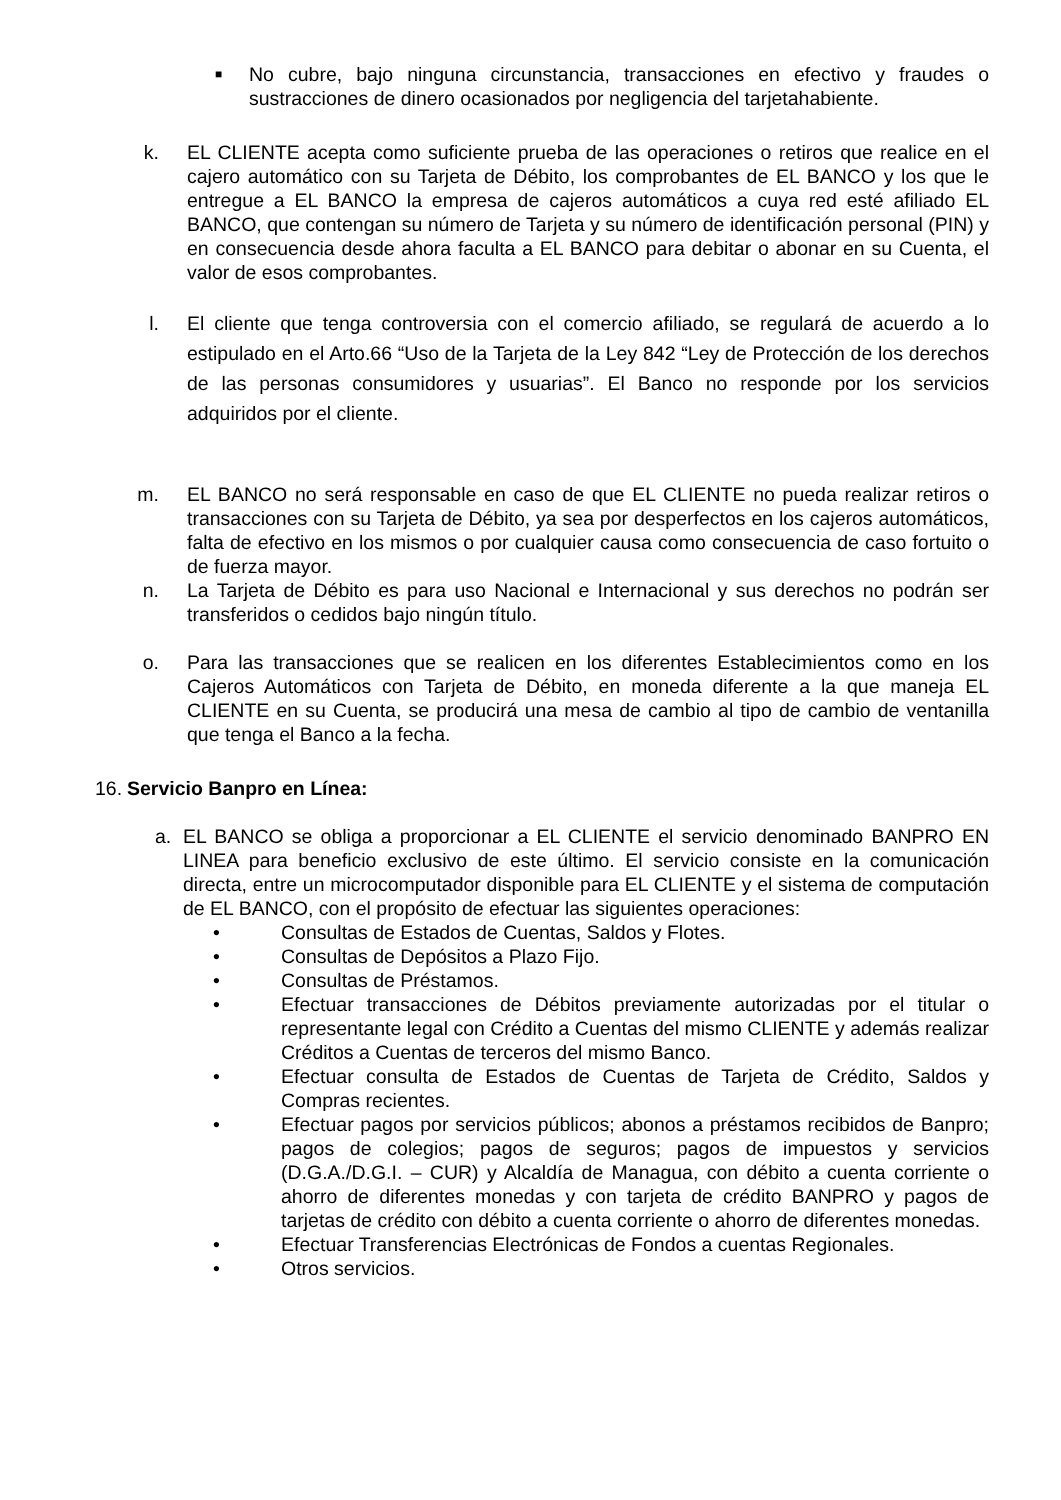■
No cubre, bajo ninguna circunstancia, transacciones en efectivo y fraudes o sustracciones de dinero ocasionados por negligencia del tarjetahabiente.
k. EL CLIENTE acepta como suficiente prueba de las operaciones o retiros que realice en el cajero automático con su Tarjeta de Débito, los comprobantes de EL BANCO y los que le entregue a EL BANCO la empresa de cajeros automáticos a cuya red esté afiliado EL BANCO, que contengan su número de Tarjeta y su número de identificación personal (PIN) y en consecuencia desde ahora faculta a EL BANCO para debitar o abonar en su Cuenta, el valor de esos comprobantes.
l. El cliente que tenga controversia con el comercio afiliado, se regulará de acuerdo a lo estipulado en el Arto.66 “Uso de la Tarjeta de la Ley 842 “Ley de Protección de los derechos de las personas consumidores y usuarias”. El Banco no responde por los servicios adquiridos por el cliente.
m. EL BANCO no será responsable en caso de que EL CLIENTE no pueda realizar retiros o transacciones con su Tarjeta de Débito, ya sea por desperfectos en los cajeros automáticos, falta de efectivo en los mismos o por cualquier causa como consecuencia de caso fortuito o de fuerza mayor.
n. La Tarjeta de Débito es para uso Nacional e Internacional y sus derechos no podrán ser transferidos o cedidos bajo ningún título.
o. Para las transacciones que se realicen en los diferentes Establecimientos como en los Cajeros Automáticos con Tarjeta de Débito, en moneda diferente a la que maneja EL CLIENTE en su Cuenta, se producirá una mesa de cambio al tipo de cambio de ventanilla que tenga el Banco a la fecha.
16. Servicio Banpro en Línea:
a. EL BANCO se obliga a proporcionar a EL CLIENTE el servicio denominado BANPRO EN LINEA para beneficio exclusivo de este último. El servicio consiste en la comunicación directa, entre un microcomputador disponible para EL CLIENTE y el sistema de computación de EL BANCO, con el propósito de efectuar las siguientes operaciones:
• Consultas de Estados de Cuentas, Saldos y Flotes.
• Consultas de Depósitos a Plazo Fijo.
• Consultas de Préstamos.
• Efectuar transacciones de Débitos previamente autorizadas por el titular o representante legal con Crédito a Cuentas del mismo CLIENTE y además realizar Créditos a Cuentas de terceros del mismo Banco.
• Efectuar consulta de Estados de Cuentas de Tarjeta de Crédito, Saldos y Compras recientes.
• Efectuar pagos por servicios públicos; abonos a préstamos recibidos de Banpro; pagos de colegios; pagos de seguros; pagos de impuestos y servicios (D.G.A./D.G.I. – CUR) y Alcaldía de Managua, con débito a cuenta corriente o ahorro de diferentes monedas y con tarjeta de crédito BANPRO y pagos de tarjetas de crédito con débito a cuenta corriente o ahorro de diferentes monedas.
• Efectuar Transferencias Electrónicas de Fondos a cuentas Regionales.
• Otros servicios.